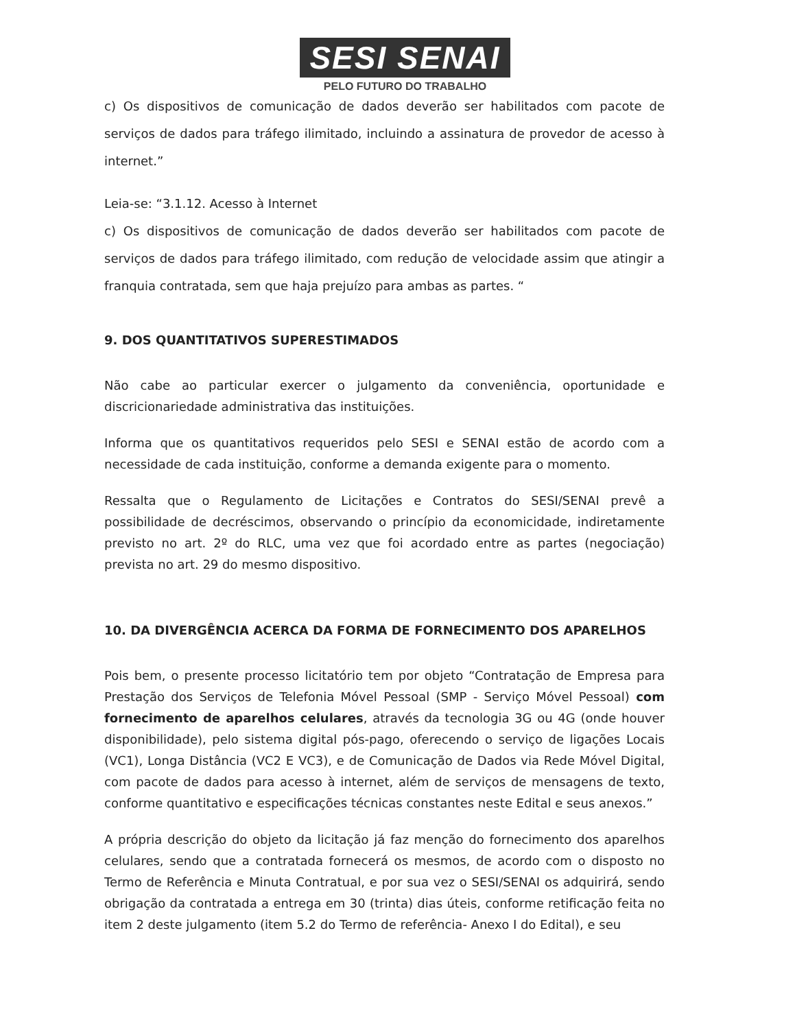SESI SENAI
PELO FUTURO DO TRABALHO
c) Os dispositivos de comunicação de dados deverão ser habilitados com pacote de serviços de dados para tráfego ilimitado, incluindo a assinatura de provedor de acesso à internet.”
Leia-se: “3.1.12. Acesso à Internet
c) Os dispositivos de comunicação de dados deverão ser habilitados com pacote de serviços de dados para tráfego ilimitado, com redução de velocidade assim que atingir a franquia contratada, sem que haja prejuízo para ambas as partes. “
9. DOS QUANTITATIVOS SUPERESTIMADOS
Não cabe ao particular exercer o julgamento da conveniência, oportunidade e discricionariedade administrativa das instituições.
Informa que os quantitativos requeridos pelo SESI e SENAI estão de acordo com a necessidade de cada instituição, conforme a demanda exigente para o momento.
Ressalta que o Regulamento de Licitações e Contratos do SESI/SENAI prevê a possibilidade de decréscimos, observando o princípio da economicidade, indiretamente previsto no art. 2º do RLC, uma vez que foi acordado entre as partes (negociação) prevista no art. 29 do mesmo dispositivo.
10. DA DIVERGÊNCIA ACERCA DA FORMA DE FORNECIMENTO DOS APARELHOS
Pois bem, o presente processo licitatório tem por objeto “Contratação de Empresa para Prestação dos Serviços de Telefonia Móvel Pessoal (SMP - Serviço Móvel Pessoal) com fornecimento de aparelhos celulares, através da tecnologia 3G ou 4G (onde houver disponibilidade), pelo sistema digital pós-pago, oferecendo o serviço de ligações Locais (VC1), Longa Distância (VC2 E VC3), e de Comunicação de Dados via Rede Móvel Digital, com pacote de dados para acesso à internet, além de serviços de mensagens de texto, conforme quantitativo e especificações técnicas constantes neste Edital e seus anexos.”
A própria descrição do objeto da licitação já faz menção do fornecimento dos aparelhos celulares, sendo que a contratada fornecerá os mesmos, de acordo com o disposto no Termo de Referência e Minuta Contratual, e por sua vez o SESI/SENAI os adquirirá, sendo obrigação da contratada a entrega em 30 (trinta) dias úteis, conforme retificação feita no item 2 deste julgamento (item 5.2 do Termo de referência- Anexo I do Edital), e seu